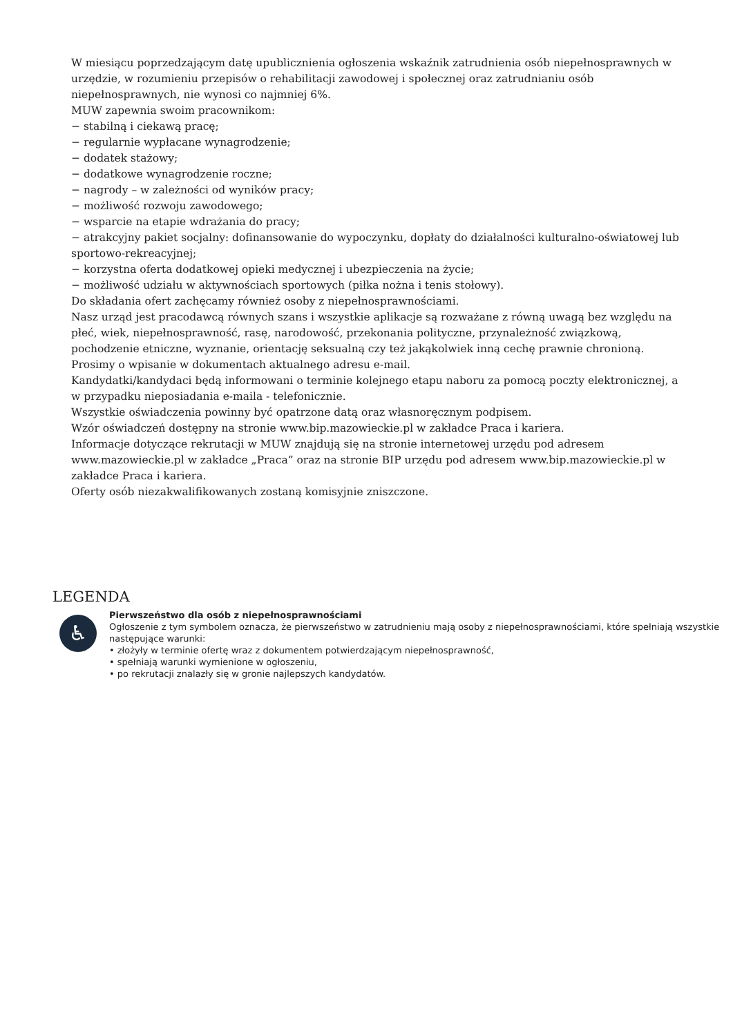W miesiącu poprzedzającym datę upublicznienia ogłoszenia wskaźnik zatrudnienia osób niepełnosprawnych w urzędzie, w rozumieniu przepisów o rehabilitacji zawodowej i społecznej oraz zatrudnianiu osób niepełnosprawnych, nie wynosi co najmniej 6%.
MUW zapewnia swoim pracownikom:
− stabilną i ciekawą pracę;
− regularnie wypłacane wynagrodzenie;
− dodatek stażowy;
− dodatkowe wynagrodzenie roczne;
− nagrody – w zależności od wyników pracy;
− możliwość rozwoju zawodowego;
− wsparcie na etapie wdrażania do pracy;
− atrakcyjny pakiet socjalny: dofinansowanie do wypoczynku, dopłaty do działalności kulturalno-oświatowej lub sportowo-rekreacyjnej;
− korzystna oferta dodatkowej opieki medycznej i ubezpieczenia na życie;
− możliwość udziału w aktywnościach sportowych (piłka nożna i tenis stołowy).
Do składania ofert zachęcamy również osoby z niepełnosprawnościami.
Nasz urząd jest pracodawcą równych szans i wszystkie aplikacje są rozważane z równą uwagą bez względu na płeć, wiek, niepełnosprawność, rasę, narodowość, przekonania polityczne, przynależność związkową, pochodzenie etniczne, wyznanie, orientację seksualną czy też jakąkolwiek inną cechę prawnie chronioną.
Prosimy o wpisanie w dokumentach aktualnego adresu e-mail.
Kandydatki/kandydaci będą informowani o terminie kolejnego etapu naboru za pomocą poczty elektronicznej, a w przypadku nieposiadania e-maila - telefonicznie.
Wszystkie oświadczenia powinny być opatrzone datą oraz własnoręcznym podpisem.
Wzór oświadczeń dostępny na stronie www.bip.mazowieckie.pl w zakładce Praca i kariera.
Informacje dotyczące rekrutacji w MUW znajdują się na stronie internetowej urzędu pod adresem www.mazowieckie.pl w zakładce „Praca” oraz na stronie BIP urzędu pod adresem www.bip.mazowieckie.pl w zakładce Praca i kariera.
Oferty osób niezakwalifikowanych zostaną komisyjnie zniszczone.
LEGENDA
♿
Pierwszeństwo dla osób z niepełnosprawnościami
Ogłoszenie z tym symbolem oznacza, że pierwszeństwo w zatrudnieniu mają osoby z niepełnosprawnościami, które spełniają wszystkie następujące warunki:
• złożyły w terminie ofertę wraz z dokumentem potwierdzającym niepełnosprawność,
• spełniają warunki wymienione w ogłoszeniu,
• po rekrutacji znalazły się w gronie najlepszych kandydatów.